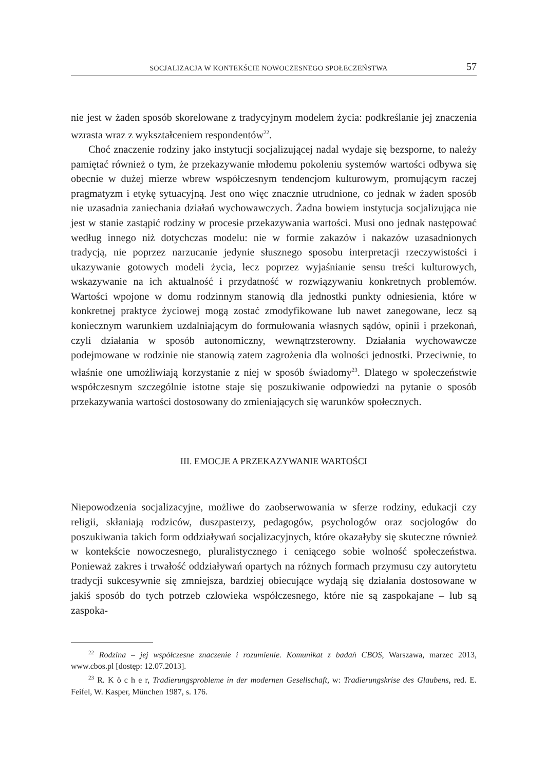SOCJALIZACJA W KONTEKŚCIE NOWOCZESNEGO SPOŁECZEŃSTWA 57
nie jest w żaden sposób skorelowane z tradycyjnym modelem życia: podkreślanie jej znaczenia wzrasta wraz z wykształceniem respondentów<sup>22</sup>.
Choć znaczenie rodziny jako instytucji socjalizującej nadal wydaje się bezsporne, to należy pamiętać również o tym, że przekazywanie młodemu pokoleniu systemów wartości odbywa się obecnie w dużej mierze wbrew współczesnym tendencjom kulturowym, promującym raczej pragmatyzm i etykę sytuacyjną. Jest ono więc znacznie utrudnione, co jednak w żaden sposób nie uzasadnia zaniechania działań wychowawczych. Żadna bowiem instytucja socjalizująca nie jest w stanie zastąpić rodziny w procesie przekazywania wartości. Musi ono jednak następować według innego niż dotychczas modelu: nie w formie zakazów i nakazów uzasadnionych tradycją, nie poprzez narzucanie jedynie słusznego sposobu interpretacji rzeczywistości i ukazywanie gotowych modeli życia, lecz poprzez wyjaśnianie sensu treści kulturowych, wskazywanie na ich aktualność i przydatność w rozwiązywaniu konkretnych problemów. Wartości wpojone w domu rodzinnym stanowią dla jednostki punkty odniesienia, które w konkretnej praktyce życiowej mogą zostać zmodyfikowane lub nawet zanegowane, lecz są koniecznym warunkiem uzdalniającym do formułowania własnych sądów, opinii i przekonań, czyli działania w sposób autonomiczny, wewnątrzsterowny. Działania wychowawcze podejmowane w rodzinie nie stanowią zatem zagrożenia dla wolności jednostki. Przeciwnie, to właśnie one umożliwiają korzystanie z niej w sposób świadomy<sup>23</sup>. Dlatego w społeczeństwie współczesnym szczególnie istotne staje się poszukiwanie odpowiedzi na pytanie o sposób przekazywania wartości dostosowany do zmieniających się warunków społecznych.
III. EMOCJE A PRZEKAZYWANIE WARTOŚCI
Niepowodzenia socjalizacyjne, możliwe do zaobserwowania w sferze rodziny, edukacji czy religii, skłaniają rodziców, duszpasterzy, pedagogów, psychologów oraz socjologów do poszukiwania takich form oddziaływań socjalizacyjnych, które okazałyby się skuteczne również w kontekście nowoczesnego, pluralistycznego i ceniącego sobie wolność społeczeństwa. Ponieważ zakres i trwałość oddziaływań opartych na różnych formach przymusu czy autorytetu tradycji sukcesywnie się zmniejsza, bardziej obiecujące wydają się działania dostosowane w jakiś sposób do tych potrzeb człowieka współczesnego, które nie są zaspokajane – lub są zaspoka-
<sup>22</sup> Rodzina – jej współczesne znaczenie i rozumienie. Komunikat z badań CBOS, Warszawa, marzec 2013, www.cbos.pl [dostęp: 12.07.2013].
<sup>23</sup> R. K ö c h e r, Tradierungsprobleme in der modernen Gesellschaft, w: Tradierungskrise des Glaubens, red. E. Feifel, W. Kasper, München 1987, s. 176.